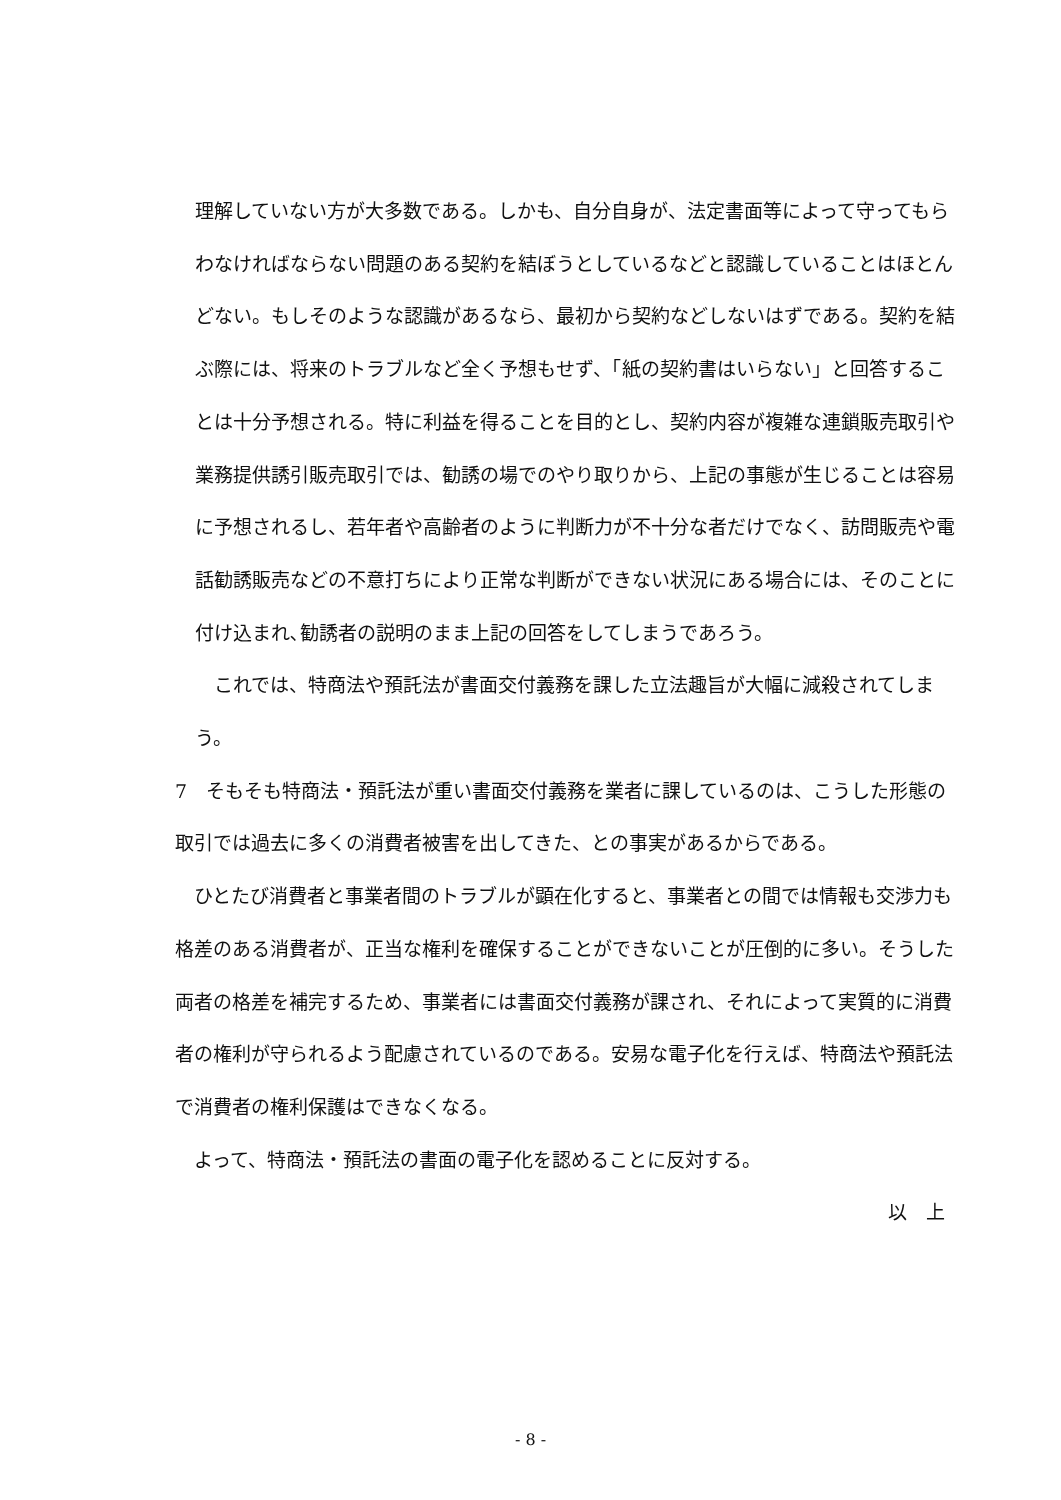理解していない方が大多数である。しかも、自分自身が、法定書面等によって守ってもらわなければならない問題のある契約を結ぼうとしているなどと認識していることはほとんどない。もしそのような認識があるなら、最初から契約などしないはずである。契約を結ぶ際には、将来のトラブルなど全く予想もせず、「紙の契約書はいらない」と回答することは十分予想される。特に利益を得ることを目的とし、契約内容が複雑な連鎖販売取引や業務提供誘引販売取引では、勧誘の場でのやり取りから、上記の事態が生じることは容易に予想されるし、若年者や高齢者のように判断力が不十分な者だけでなく、訪問販売や電話勧誘販売などの不意打ちにより正常な判断ができない状況にある場合には、そのことに付け込まれ､勧誘者の説明のまま上記の回答をしてしまうであろう。
　これでは、特商法や預託法が書面交付義務を課した立法趣旨が大幅に減殺されてしまう。
7　そもそも特商法・預託法が重い書面交付義務を業者に課しているのは、こうした形態の取引では過去に多くの消費者被害を出してきた、との事実があるからである。
　ひとたび消費者と事業者間のトラブルが顕在化すると、事業者との間では情報も交渉力も格差のある消費者が、正当な権利を確保することができないことが圧倒的に多い。そうした両者の格差を補完するため、事業者には書面交付義務が課され、それによって実質的に消費者の権利が守られるよう配慮されているのである。安易な電子化を行えば、特商法や預託法で消費者の権利保護はできなくなる。
　よって、特商法・預託法の書面の電子化を認めることに反対する。
以　上
- 8 -